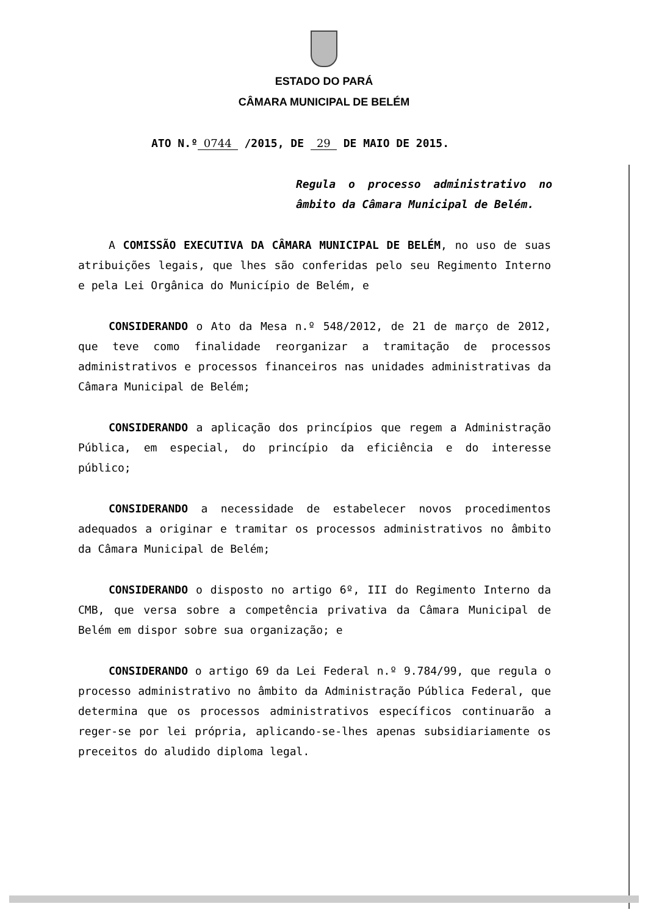ESTADO DO PARÁ
CÂMARA MUNICIPAL DE BELÉM
ATO N.º 0744 /2015, DE 29 DE MAIO DE 2015.
Regula o processo administrativo no âmbito da Câmara Municipal de Belém.
A COMISSÃO EXECUTIVA DA CÂMARA MUNICIPAL DE BELÉM, no uso de suas atribuições legais, que lhes são conferidas pelo seu Regimento Interno e pela Lei Orgânica do Município de Belém, e
CONSIDERANDO o Ato da Mesa n.º 548/2012, de 21 de março de 2012, que teve como finalidade reorganizar a tramitação de processos administrativos e processos financeiros nas unidades administrativas da Câmara Municipal de Belém;
CONSIDERANDO a aplicação dos princípios que regem a Administração Pública, em especial, do princípio da eficiência e do interesse público;
CONSIDERANDO a necessidade de estabelecer novos procedimentos adequados a originar e tramitar os processos administrativos no âmbito da Câmara Municipal de Belém;
CONSIDERANDO o disposto no artigo 6º, III do Regimento Interno da CMB, que versa sobre a competência privativa da Câmara Municipal de Belém em dispor sobre sua organização; e
CONSIDERANDO o artigo 69 da Lei Federal n.º 9.784/99, que regula o processo administrativo no âmbito da Administração Pública Federal, que determina que os processos administrativos específicos continuarão a reger-se por lei própria, aplicando-se-lhes apenas subsidiariamente os preceitos do aludido diploma legal.